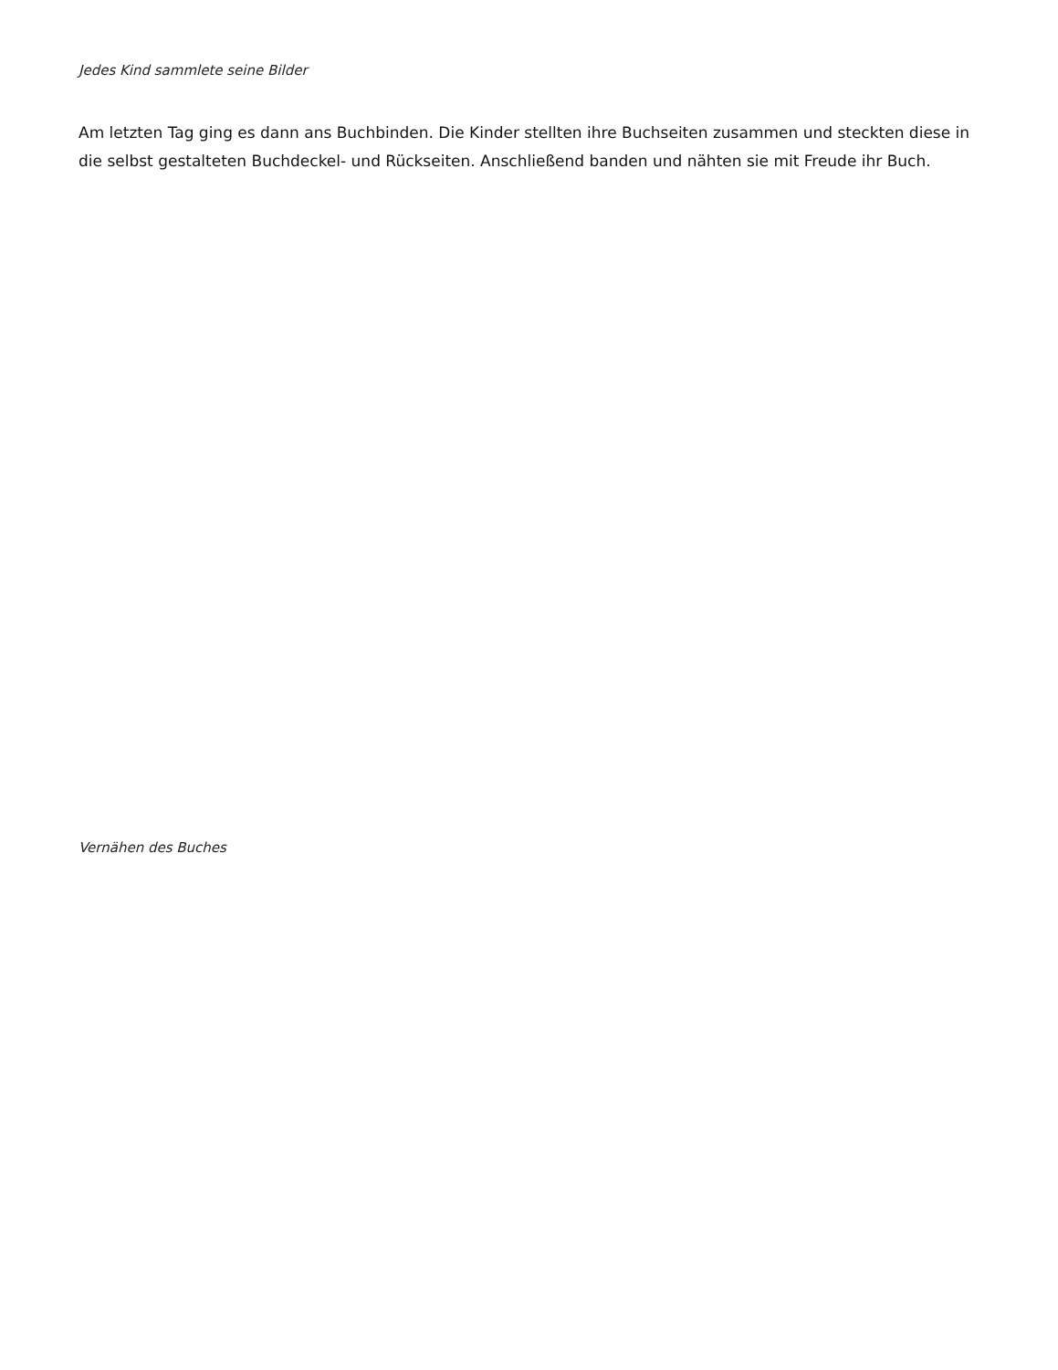Jedes Kind sammlete seine Bilder
Am letzten Tag ging es dann ans Buchbinden. Die Kinder stellten ihre Buchseiten zusammen und steckten diese in die selbst gestalteten Buchdeckel- und Rückseiten. Anschließend banden und nähten sie mit Freude ihr Buch.
Vernähen des Buches